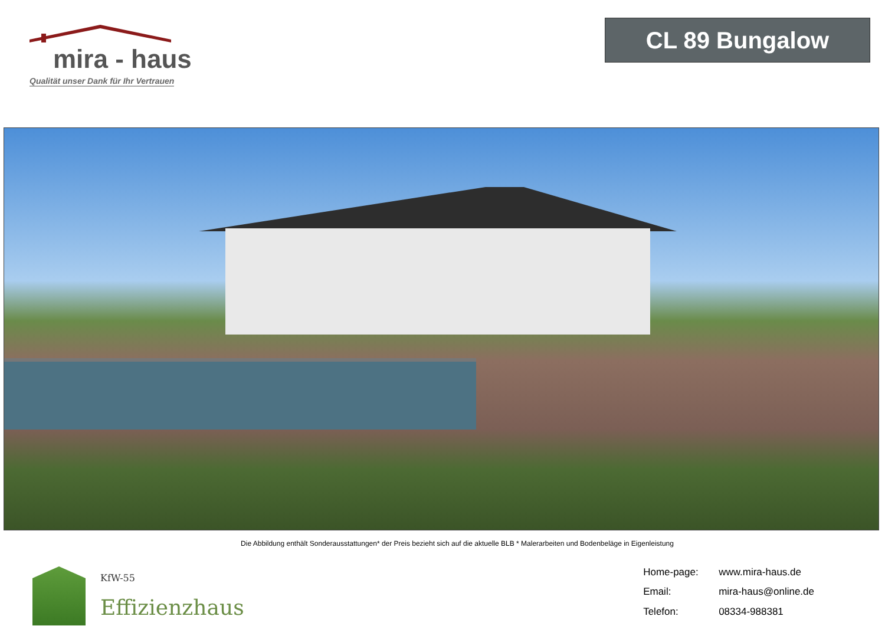mira - haus
Qualität unser Dank für Ihr Vertrauen
CL 89 Bungalow
Die Abbildung enthält Sonderausstattungen* der Preis bezieht sich auf die aktuelle BLB * Malerarbeiten und Bodenbeläge in Eigenleistung
KfW-55
Effizienzhaus
Home-page: www.mira-haus.de Email: mira-haus@online.de Telefon: 08334-988381